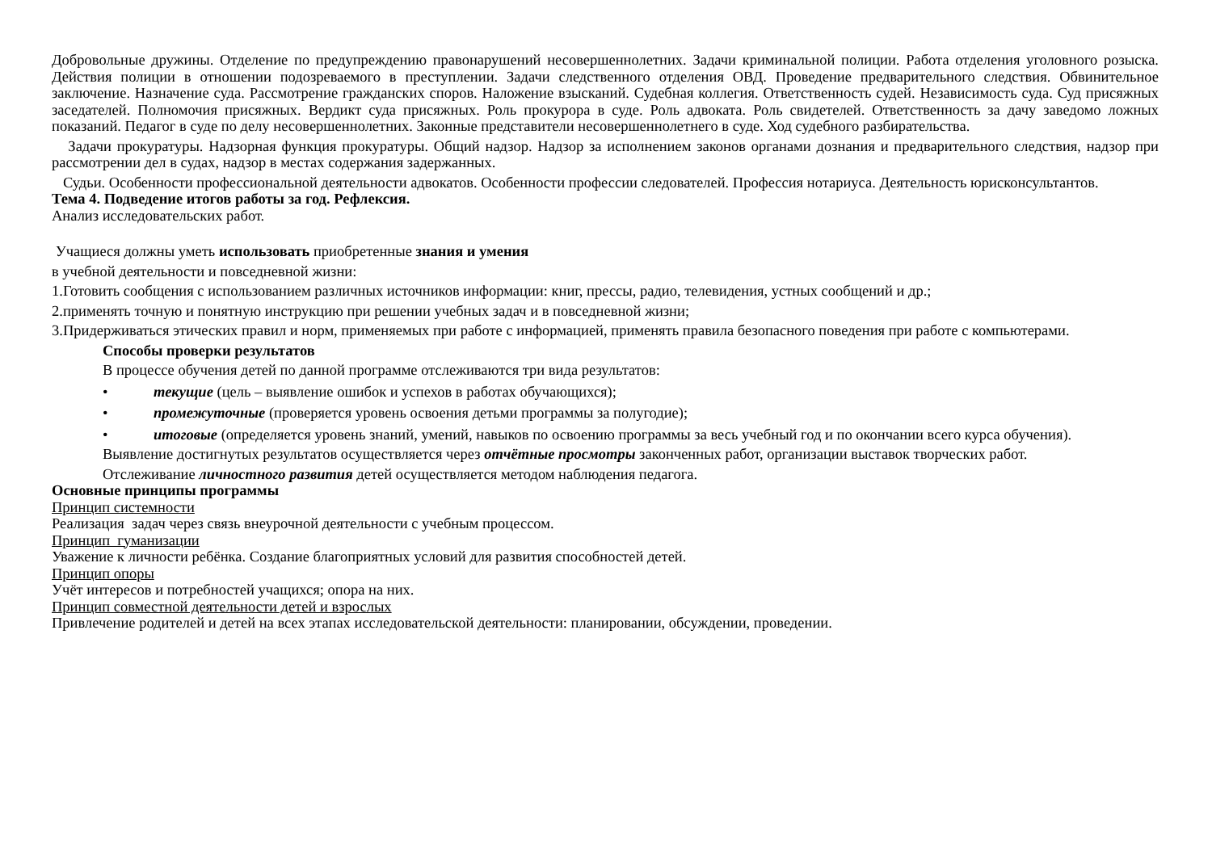Добровольные дружины. Отделение по предупреждению правонарушений несовершеннолетних. Задачи криминальной полиции. Работа отделения уголовного розыска. Действия полиции в отношении подозреваемого в преступлении. Задачи следственного отделения ОВД. Проведение предварительного следствия. Обвинительное заключение. Назначение суда. Рассмотрение гражданских споров. Наложение взысканий. Судебная коллегия. Ответственность судей. Независимость суда. Суд присяжных заседателей. Полномочия присяжных. Вердикт суда присяжных. Роль прокурора в суде. Роль адвоката. Роль свидетелей. Ответственность за дачу заведомо ложных показаний. Педагог в суде по делу несовершеннолетних. Законные представители несовершеннолетнего в суде. Ход судебного разбирательства.
Задачи прокуратуры. Надзорная функция прокуратуры. Общий надзор. Надзор за исполнением законов органами дознания и предварительного следствия, надзор при рассмотрении дел в судах, надзор в местах содержания задержанных.
Судьи. Особенности профессиональной деятельности адвокатов. Особенности профессии следователей. Профессия нотариуса. Деятельность юрисконсультантов.
Тема 4. Подведение итогов работы за год. Рефлексия.
Анализ исследовательских работ.
Учащиеся должны уметь использовать приобретенные знания и умения
в учебной деятельности и повседневной жизни:
1.Готовить сообщения с использованием различных источников информации: книг, прессы, радио, телевидения, устных сообщений и др.;
2.применять точную и понятную инструкцию при решении учебных задач и в повседневной жизни;
3.Придерживаться этических правил и норм, применяемых при работе с информацией, применять правила безопасного поведения при работе с компьютерами.
Способы проверки результатов
В процессе обучения детей по данной программе отслеживаются три вида результатов:
• текущие (цель – выявление ошибок и успехов в работах обучающихся);
• промежуточные (проверяется уровень освоения детьми программы за полугодие);
• итоговые (определяется уровень знаний, умений, навыков по освоению программы за весь учебный год и по окончании всего курса обучения).
Выявление достигнутых результатов осуществляется через отчётные просмотры законченных работ, организации выставок творческих работ.
Отслеживание личностного развития детей осуществляется методом наблюдения педагога.
Основные принципы программы
Принцип системности
Реализация задач через связь внеурочной деятельности с учебным процессом.
Принцип гуманизации
Уважение к личности ребёнка. Создание благоприятных условий для развития способностей детей.
Принцип опоры
Учёт интересов и потребностей учащихся; опора на них.
Принцип совместной деятельности детей и взрослых
Привлечение родителей и детей на всех этапах исследовательской деятельности: планировании, обсуждении, проведении.